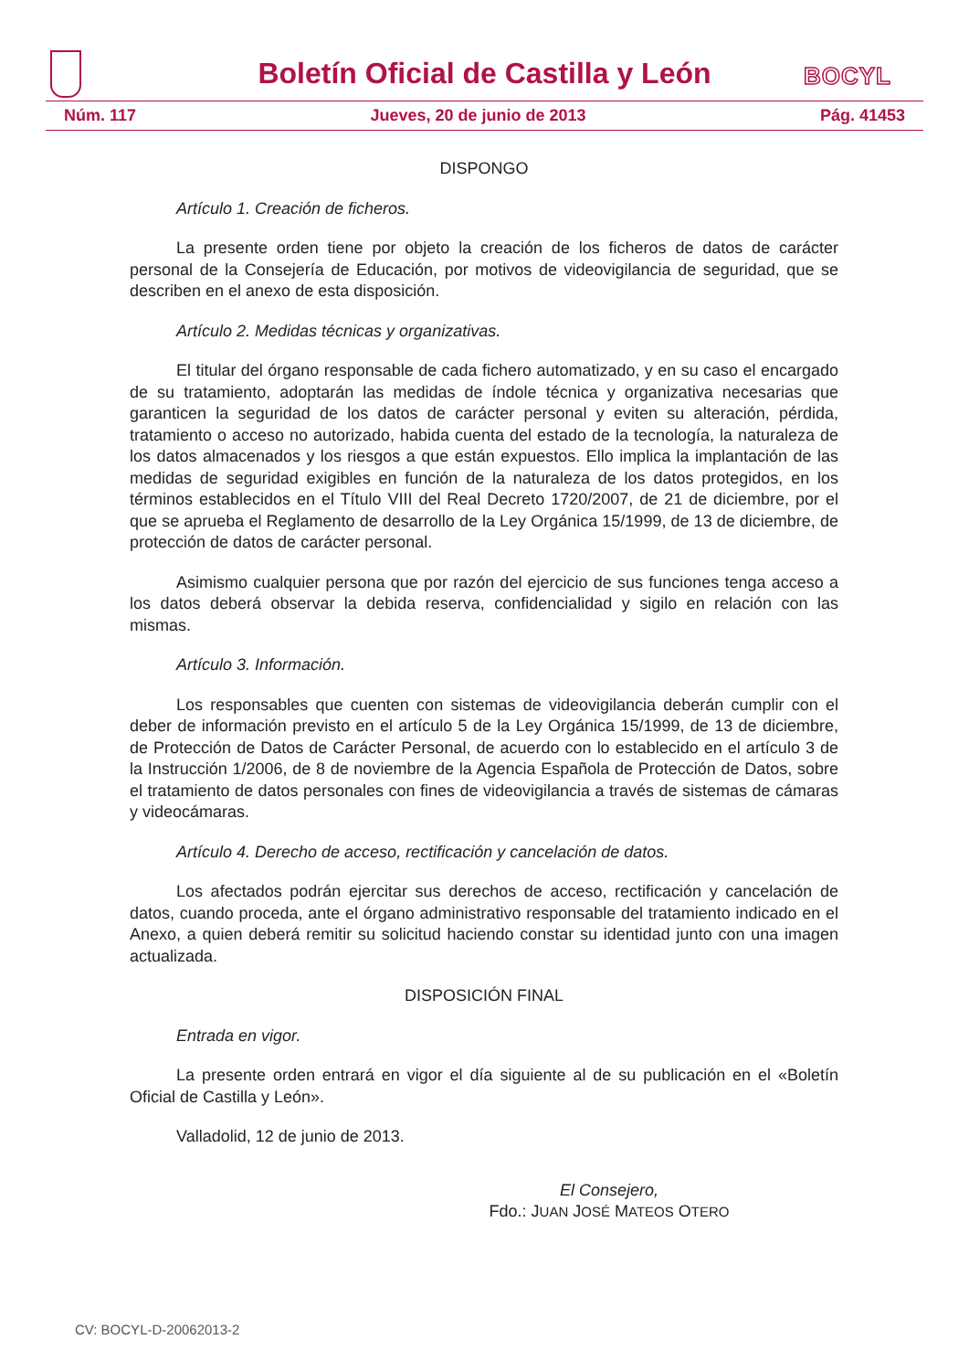Boletín Oficial de Castilla y León
BOCYL
Núm. 117 Jueves, 20 de junio de 2013 Pág. 41453
DISPONGO
Artículo 1. Creación de ficheros.
La presente orden tiene por objeto la creación de los ficheros de datos de carácter personal de la Consejería de Educación, por motivos de videovigilancia de seguridad, que se describen en el anexo de esta disposición.
Artículo 2. Medidas técnicas y organizativas.
El titular del órgano responsable de cada fichero automatizado, y en su caso el encargado de su tratamiento, adoptarán las medidas de índole técnica y organizativa necesarias que garanticen la seguridad de los datos de carácter personal y eviten su alteración, pérdida, tratamiento o acceso no autorizado, habida cuenta del estado de la tecnología, la naturaleza de los datos almacenados y los riesgos a que están expuestos. Ello implica la implantación de las medidas de seguridad exigibles en función de la naturaleza de los datos protegidos, en los términos establecidos en el Título VIII del Real Decreto 1720/2007, de 21 de diciembre, por el que se aprueba el Reglamento de desarrollo de la Ley Orgánica 15/1999, de 13 de diciembre, de protección de datos de carácter personal.
Asimismo cualquier persona que por razón del ejercicio de sus funciones tenga acceso a los datos deberá observar la debida reserva, confidencialidad y sigilo en relación con las mismas.
Artículo 3. Información.
Los responsables que cuenten con sistemas de videovigilancia deberán cumplir con el deber de información previsto en el artículo 5 de la Ley Orgánica 15/1999, de 13 de diciembre, de Protección de Datos de Carácter Personal, de acuerdo con lo establecido en el artículo 3 de la Instrucción 1/2006, de 8 de noviembre de la Agencia Española de Protección de Datos, sobre el tratamiento de datos personales con fines de videovigilancia a través de sistemas de cámaras y videocámaras.
Artículo 4. Derecho de acceso, rectificación y cancelación de datos.
Los afectados podrán ejercitar sus derechos de acceso, rectificación y cancelación de datos, cuando proceda, ante el órgano administrativo responsable del tratamiento indicado en el Anexo, a quien deberá remitir su solicitud haciendo constar su identidad junto con una imagen actualizada.
DISPOSICIÓN FINAL
Entrada en vigor.
La presente orden entrará en vigor el día siguiente al de su publicación en el «Boletín Oficial de Castilla y León».
Valladolid, 12 de junio de 2013.
El Consejero,
Fdo.: JUAN JOSÉ MATEOS OTERO
CV: BOCYL-D-20062013-2